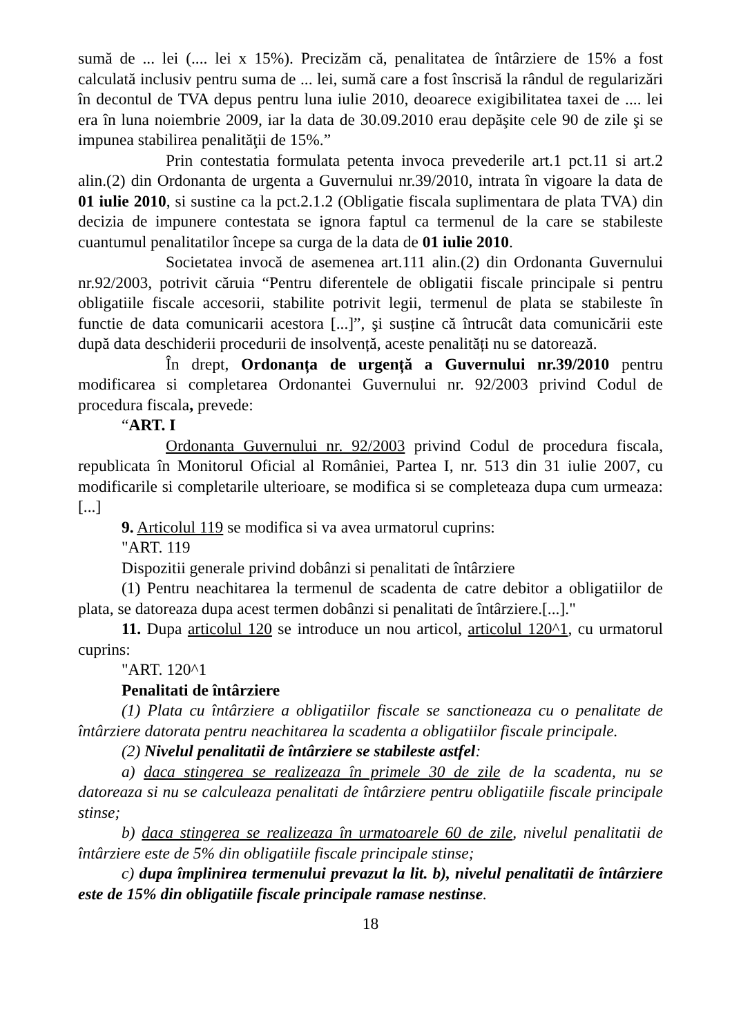sumă de ... lei (.... lei x 15%). Precizăm că, penalitatea de întârziere de 15% a fost calculată inclusiv pentru suma de ... lei, sumă care a fost înscrisă la rândul de regularizări în decontul de TVA depus pentru luna iulie 2010, deoarece exigibilitatea taxei de .... lei era în luna noiembrie 2009, iar la data de 30.09.2010 erau depăşite cele 90 de zile şi se impunea stabilirea penalităţii de 15%.”
Prin contestatia formulata petenta invoca prevederile art.1 pct.11 si art.2 alin.(2) din Ordonanta de urgenta a Guvernului nr.39/2010, intrata în vigoare la data de 01 iulie 2010, si sustine ca la pct.2.1.2 (Obligatie fiscala suplimentara de plata TVA) din decizia de impunere contestata se ignora faptul ca termenul de la care se stabileste cuantumul penalitatilor începe sa curga de la data de 01 iulie 2010.
Societatea invocă de asemenea art.111 alin.(2) din Ordonanta Guvernului nr.92/2003, potrivit căruia “Pentru diferentele de obligatii fiscale principale si pentru obligatiile fiscale accesorii, stabilite potrivit legii, termenul de plata se stabileste în functie de data comunicarii acestora [...]”, şi susține că întrucât data comunicării este după data deschiderii procedurii de insolvență, aceste penalități nu se datorează.
În drept, Ordonanța de urgență a Guvernului nr.39/2010 pentru modificarea si completarea Ordonantei Guvernului nr. 92/2003 privind Codul de procedura fiscala, prevede:
“ART. I
Ordonanta Guvernului nr. 92/2003 privind Codul de procedura fiscala, republicata în Monitorul Oficial al României, Partea I, nr. 513 din 31 iulie 2007, cu modificarile si completarile ulterioare, se modifica si se completeaza dupa cum urmeaza: [...]
9. Articolul 119 se modifica si va avea urmatorul cuprins:
"ART. 119
Dispozitii generale privind dobânzi si penalitati de întârziere
(1) Pentru neachitarea la termenul de scadenta de catre debitor a obligatiilor de plata, se datoreaza dupa acest termen dobânzi si penalitati de întârziere.[...]."
11. Dupa articolul 120 se introduce un nou articol, articolul 120^1, cu urmatorul cuprins:
"ART. 120^1
Penalitati de întârziere
(1) Plata cu întârziere a obligatiilor fiscale se sanctioneaza cu o penalitate de întârziere datorata pentru neachitarea la scadenta a obligatiilor fiscale principale.
(2) Nivelul penalitatii de întârziere se stabileste astfel:
a) daca stingerea se realizeaza în primele 30 de zile de la scadenta, nu se datoreaza si nu se calculeaza penalitati de întârziere pentru obligatiile fiscale principale stinse;
b) daca stingerea se realizeaza în urmatoarele 60 de zile, nivelul penalitatii de întârziere este de 5% din obligatiile fiscale principale stinse;
c) dupa împlinirea termenului prevazut la lit. b), nivelul penalitatii de întârziere este de 15% din obligatiile fiscale principale ramase nestinse.
18